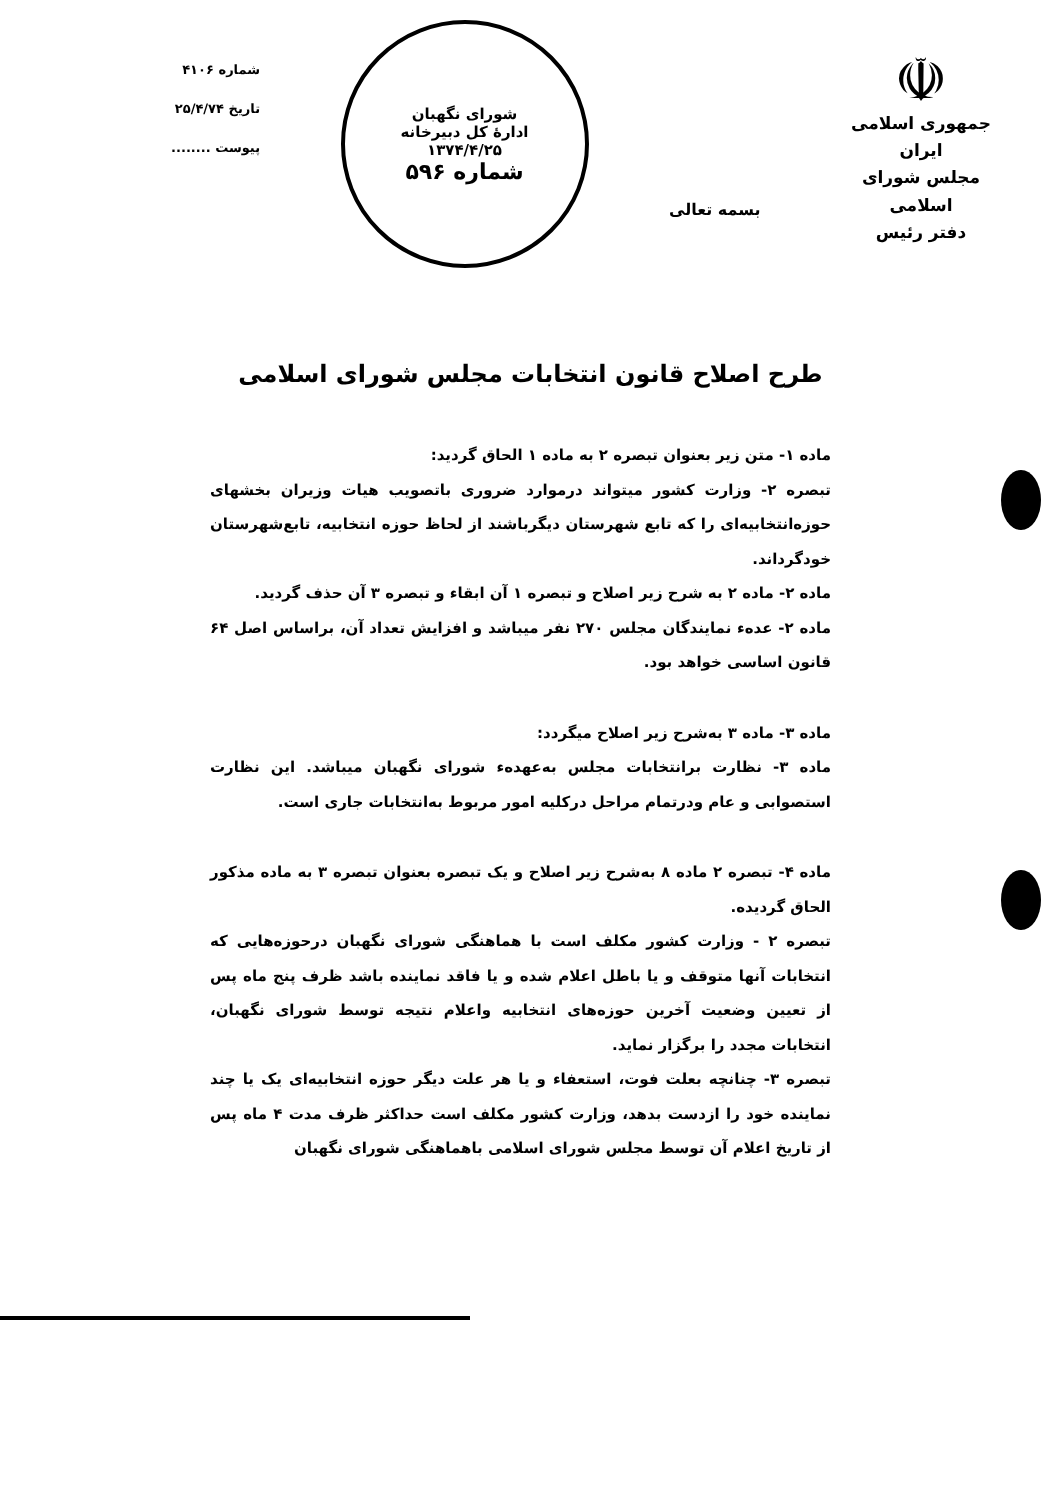☫
جمهوری اسلامی ایران
مجلس شورای اسلامی
دفتر رئیس
بسمه تعالی
شورای نگهبان
ادارهٔ کل دبیرخانه
۱۳۷۴/۴/۲۵
شماره ۵۹۶
شماره ۴۱۰۶
تاریخ ۲۵/۴/۷۴
پیوست ........
طرح اصلاح قانون انتخابات مجلس شورای اسلامی
ماده ۱- متن زیر بعنوان تبصره ۲ به ماده ۱ الحاق گردید:
تبصره ۲- وزارت کشور میتواند درموارد ضروری باتصویب هیات وزیران بخشهای حوزه‌انتخابیه‌ای را که تابع شهرستان دیگرباشند از لحاظ حوزه انتخابیه، تابع‌شهرستان خودگرداند.
ماده ۲- ماده ۲ به شرح زیر اصلاح و تبصره ۱ آن ابقاء و تبصره ۳ آن حذف گردید.
ماده ۲- عده‌ء نمایندگان مجلس ۲۷۰ نفر میباشد و افزایش تعداد آن، براساس اصل ۶۴ قانون اساسی خواهد بود.
ماده ۳- ماده ۳ به‌شرح زیر اصلاح میگردد:
ماده ۳- نظارت برانتخابات مجلس به‌عهده‌ء شورای نگهبان میباشد. این نظارت استصوابی و عام ودرتمام مراحل درکلیه امور مربوط به‌انتخابات جاری است.
ماده ۴- تبصره ۲ ماده ۸ به‌شرح زیر اصلاح و یک تبصره بعنوان تبصره ۳ به ماده مذکور الحاق گردیده.
تبصره ۲ - وزارت کشور مکلف است با هماهنگی شورای نگهبان درحوزه‌هایی که انتخابات آنها متوقف و یا باطل اعلام شده و یا فاقد نماینده باشد ظرف پنج ماه پس از تعیین وضعیت آخرین حوزه‌های انتخابیه واعلام نتیجه توسط شورای نگهبان، انتخابات مجدد را برگزار نماید.
تبصره ۳- چنانچه بعلت فوت، استعفاء و یا هر علت دیگر حوزه انتخابیه‌ای یک یا چند نماینده خود را ازدست بدهد، وزارت کشور مکلف است حداکثر ظرف مدت ۴ ماه پس از تاریخ اعلام آن توسط مجلس شورای اسلامی باهماهنگی شورای نگهبان